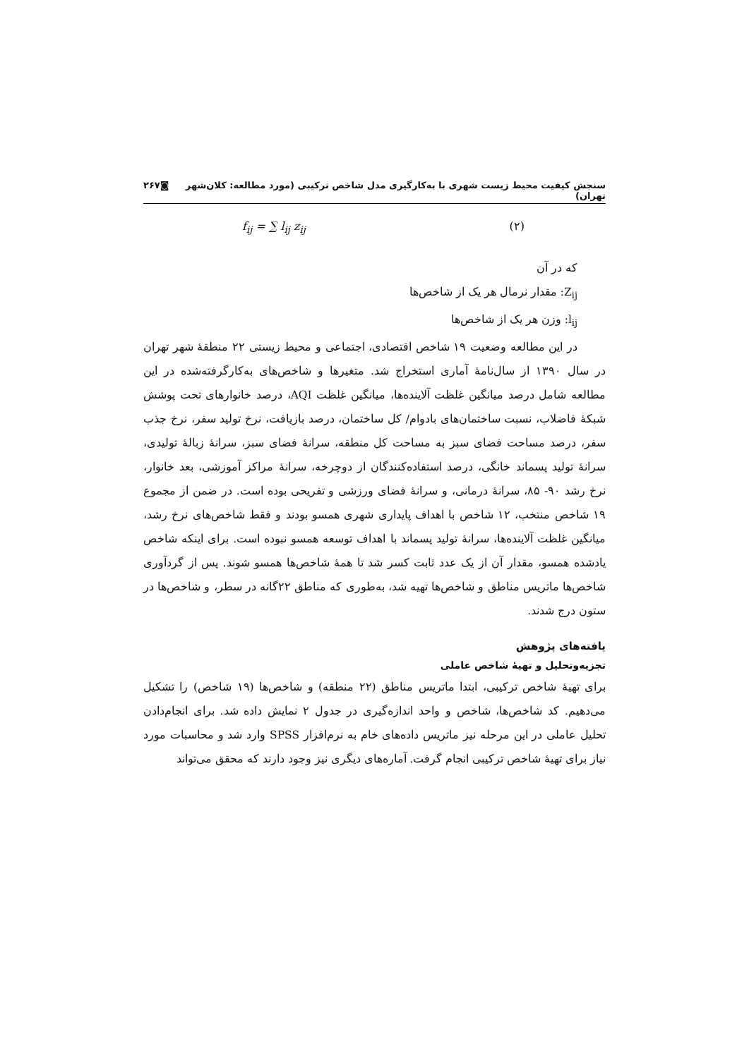سنجش کیفیت محیط زیست شهری با به‌کارگیری مدل شاخص ترکیبی (مورد مطالعه: کلان‌شهر تهران) ◙۲۶۷
f<sub>ij</sub> = ∑ l<sub>ij</sub> z<sub>ij</sub> (۲)
که در آن
Z<sub>ij</sub>: مقدار نرمال هر یک از شاخص‌ها
l<sub>ij</sub>: وزن هر یک از شاخص‌ها
در این مطالعه وضعیت ۱۹ شاخص اقتصادی، اجتماعی و محیط زیستی ۲۲ منطقهٔ شهر تهران در سال ۱۳۹۰ از سال‌نامهٔ آماری استخراج شد. متغیرها و شاخص‌های به‌کارگرفته‌شده در این مطالعه شامل درصد میانگین غلظت آلاینده‌ها، میانگین غلظت AQI، درصد خانوارهای تحت پوشش شبکهٔ فاضلاب، نسبت ساختمان‌های بادوام/ کل ساختمان، درصد بازیافت، نرخ تولید سفر، نرخ جذب سفر، درصد مساحت فضای سبز به مساحت کل منطقه، سرانهٔ فضای سبز، سرانهٔ زبالهٔ تولیدی، سرانهٔ تولید پسماند خانگی، درصد استفاده‌کنندگان از دوچرخه، سرانهٔ مراکز آموزشی، بعد خانوار، نرخ رشد ۹۰- ۸۵، سرانهٔ درمانی، و سرانهٔ فضای ورزشی و تفریحی بوده است. در ضمن از مجموع ۱۹ شاخص منتخب، ۱۲ شاخص با اهداف پایداری شهری همسو بودند و فقط شاخص‌های نرخ رشد، میانگین غلظت آلاینده‌ها، سرانهٔ تولید پسماند با اهداف توسعه همسو نبوده است. برای اینکه شاخص یادشده همسو، مقدار آن از یک عدد ثابت کسر شد تا همهٔ شاخص‌ها همسو شوند. پس از گردآوری شاخص‌ها ماتریس مناطق و شاخص‌ها تهیه شد، به‌طوری که مناطق ۲۲گانه در سطر، و شاخص‌ها در ستون درج شدند.
یافته‌های پژوهش
تجزیه‌وتحلیل و تهیهٔ شاخص عاملی
برای تهیهٔ شاخص ترکیبی، ابتدا ماتریس مناطق (۲۲ منطقه) و شاخص‌ها (۱۹ شاخص) را تشکیل می‌دهیم. کد شاخص‌ها، شاخص و واحد اندازه‌گیری در جدول ۲ نمایش داده شد. برای انجام‌دادن تحلیل عاملی در این مرحله نیز ماتریس داده‌های خام به نرم‌افزار SPSS وارد شد و محاسبات مورد نیاز برای تهیهٔ شاخص ترکیبی انجام گرفت. آماره‌های دیگری نیز وجود دارند که محقق می‌تواند